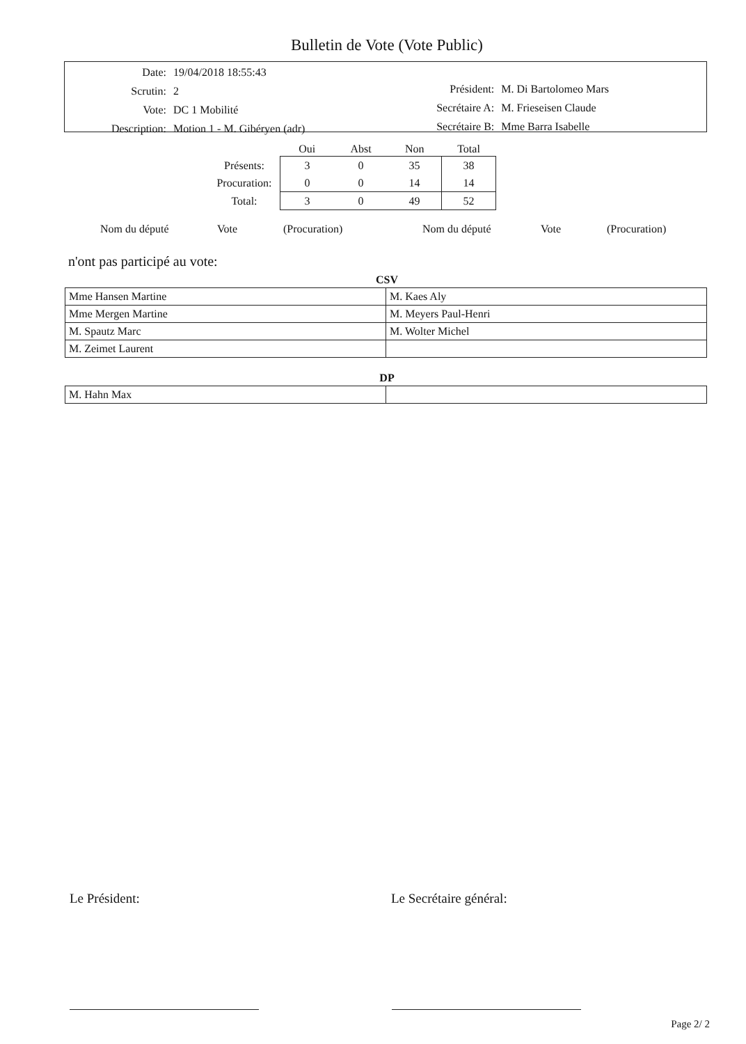Bulletin de Vote (Vote Public)
| Date: | 19/04/2018 18:55:43 |
| Scrutin: | 2 |
| Vote: | DC 1 Mobilité |
| Description: | Motion 1 - M. Gibéryen (adr) |
| Président: | M. Di Bartolomeo Mars |
| Secrétaire A: | M. Frieseisen Claude |
| Secrétaire B: | Mme Barra Isabelle |
| | Oui | Abst | Non | Total |
| --- | --- | --- | --- | --- |
| Présents: | 3 | 0 | 35 | 38 |
| Procuration: | 0 | 0 | 14 | 14 |
| Total: | 3 | 0 | 49 | 52 |
Nom du député Vote (Procuration) Nom du député Vote (Procuration)
n'ont pas participé au vote:
CSV
| Mme Hansen Martine | M. Kaes Aly |
| Mme Mergen Martine | M. Meyers Paul-Henri |
| M. Spautz Marc | M. Wolter Michel |
| M. Zeimet Laurent | |
DP
| M. Hahn Max | |
Le Président: Le Secrétaire général:
Page 2/ 2